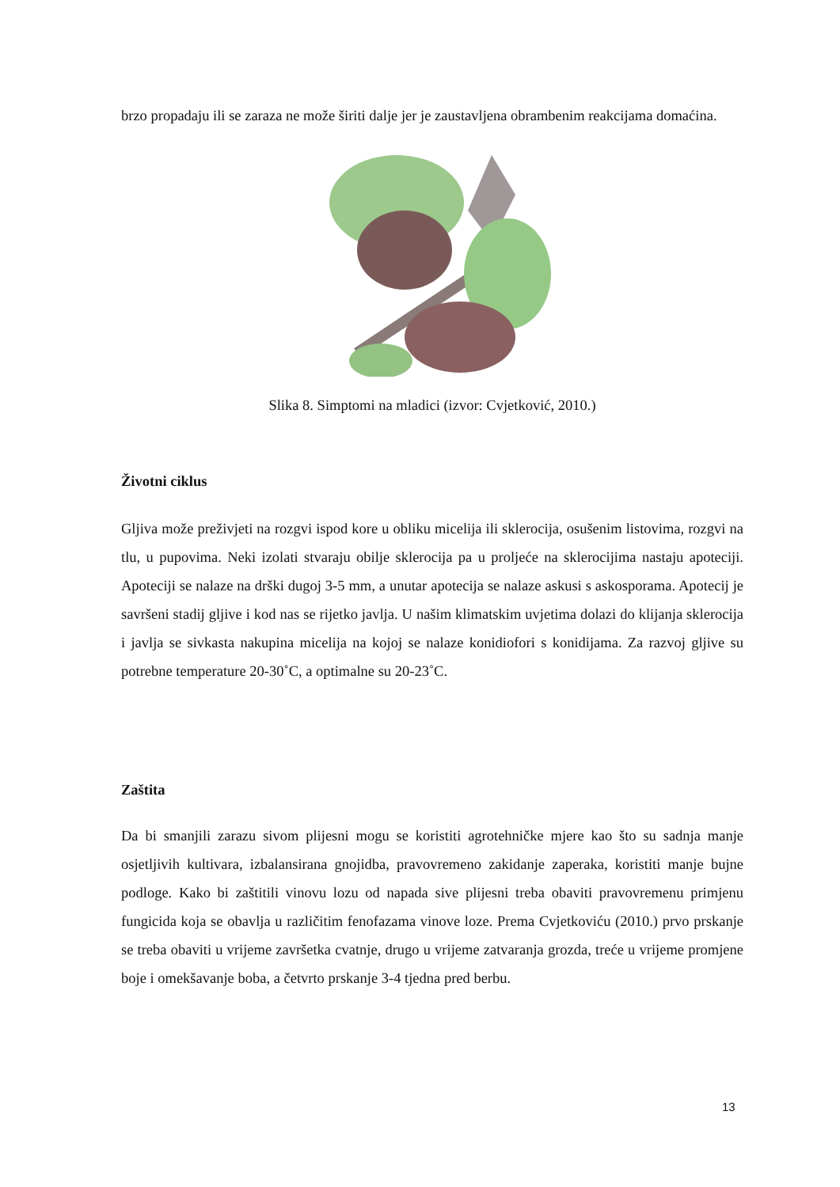brzo propadaju ili se zaraza ne može širiti dalje jer je zaustavljena obrambenim reakcijama domaćina.
Slika 8. Simptomi na mladici (izvor: Cvjetković, 2010.)
Životni ciklus
Gljiva može preživjeti na rozgvi ispod kore u obliku micelija ili sklerocija, osušenim listovima, rozgvi na tlu, u pupovima. Neki izolati stvaraju obilje sklerocija pa u proljeće na sklerocijima nastaju apoteciji. Apoteciji se nalaze na drški dugoj 3-5 mm, a unutar apotecija se nalaze askusi s askosporama. Apotecij je savršeni stadij gljive i kod nas se rijetko javlja. U našim klimatskim uvjetima dolazi do klijanja sklerocija i javlja se sivkasta nakupina micelija na kojoj se nalaze konidiofori s konidijama. Za razvoj gljive su potrebne temperature 20-30˚C, a optimalne su 20-23˚C.
Zaštita
Da bi smanjili zarazu sivom plijesni mogu se koristiti agrotehničke mjere kao što su sadnja manje osjetljivih kultivara, izbalansirana gnojidba, pravovremeno zakidanje zaperaka, koristiti manje bujne podloge. Kako bi zaštitili vinovu lozu od napada sive plijesni treba obaviti pravovremenu primjenu fungicida koja se obavlja u različitim fenofazama vinove loze. Prema Cvjetkoviću (2010.) prvo prskanje se treba obaviti u vrijeme završetka cvatnje, drugo u vrijeme zatvaranja grozda, treće u vrijeme promjene boje i omekšavanje boba, a četvrto prskanje 3-4 tjedna pred berbu.
13